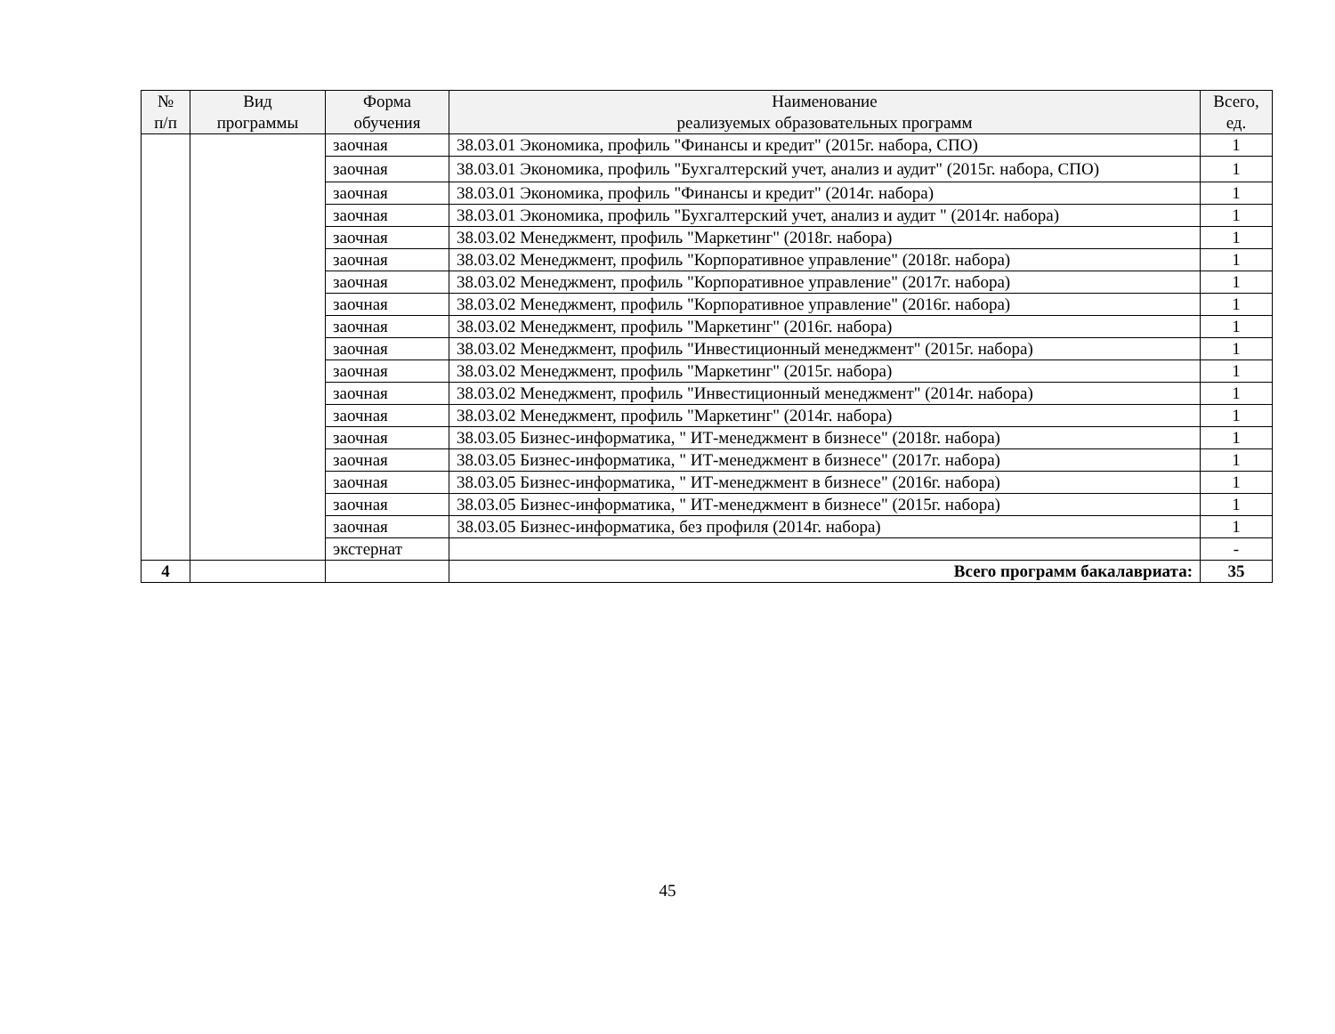| № п/п | Вид программы | Форма обучения | Наименование реализуемых образовательных программ | Всего, ед. |
| --- | --- | --- | --- | --- |
| | | заочная | 38.03.01 Экономика, профиль "Финансы и кредит" (2015г. набора, СПО) | 1 |
| | | заочная | 38.03.01 Экономика, профиль "Бухгалтерский учет, анализ и аудит" (2015г. набора, СПО) | 1 |
| | | заочная | 38.03.01 Экономика, профиль "Финансы и кредит" (2014г. набора) | 1 |
| | | заочная | 38.03.01 Экономика, профиль "Бухгалтерский учет, анализ и аудит " (2014г. набора) | 1 |
| | | заочная | 38.03.02 Менеджмент, профиль "Маркетинг" (2018г. набора) | 1 |
| | | заочная | 38.03.02 Менеджмент, профиль "Корпоративное управление" (2018г. набора) | 1 |
| | | заочная | 38.03.02 Менеджмент, профиль "Корпоративное управление" (2017г. набора) | 1 |
| | | заочная | 38.03.02 Менеджмент, профиль "Корпоративное управление" (2016г. набора) | 1 |
| | | заочная | 38.03.02 Менеджмент, профиль "Маркетинг" (2016г. набора) | 1 |
| | | заочная | 38.03.02 Менеджмент, профиль "Инвестиционный менеджмент" (2015г. набора) | 1 |
| | | заочная | 38.03.02 Менеджмент, профиль "Маркетинг" (2015г. набора) | 1 |
| | | заочная | 38.03.02 Менеджмент, профиль "Инвестиционный менеджмент" (2014г. набора) | 1 |
| | | заочная | 38.03.02 Менеджмент, профиль "Маркетинг" (2014г. набора) | 1 |
| | | заочная | 38.03.05 Бизнес-информатика, " ИТ-менеджмент в бизнесе" (2018г. набора) | 1 |
| | | заочная | 38.03.05 Бизнес-информатика, " ИТ-менеджмент в бизнесе" (2017г. набора) | 1 |
| | | заочная | 38.03.05 Бизнес-информатика, " ИТ-менеджмент в бизнесе" (2016г. набора) | 1 |
| | | заочная | 38.03.05 Бизнес-информатика, " ИТ-менеджмент в бизнесе" (2015г. набора) | 1 |
| | | заочная | 38.03.05 Бизнес-информатика, без профиля (2014г. набора) | 1 |
| | | экстернат | | - |
| 4 | | | Всего программ бакалавриата: | 35 |
45